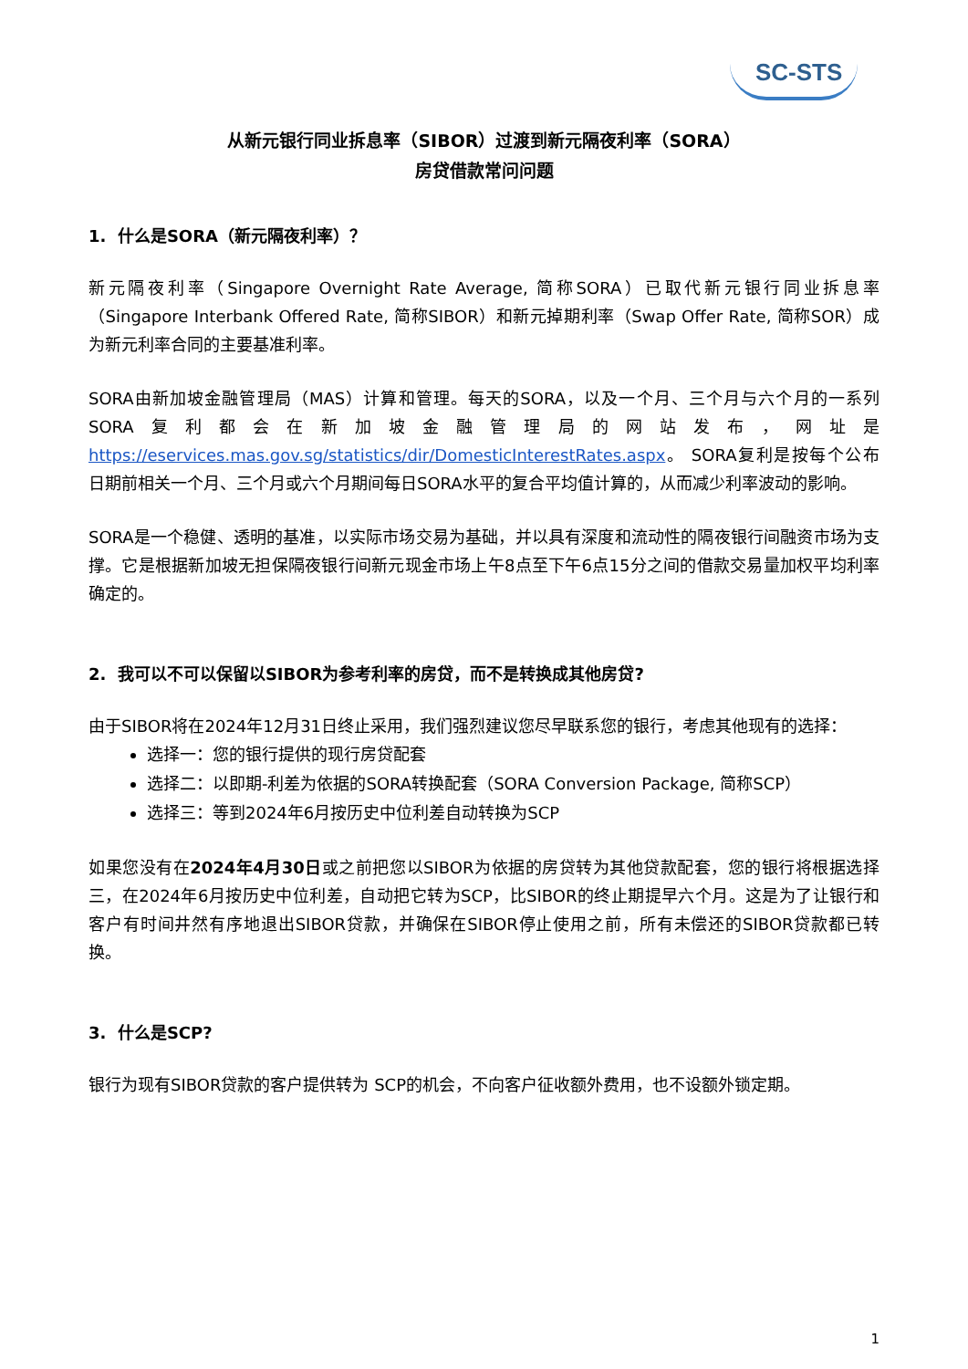SC-STS
从新元银行同业拆息率（SIBOR）过渡到新元隔夜利率（SORA）
房贷借款常问问题
1. 什么是SORA（新元隔夜利率）？
新元隔夜利率（Singapore Overnight Rate Average, 简称SORA）已取代新元银行同业拆息率（Singapore Interbank Offered Rate, 简称SIBOR）和新元掉期利率（Swap Offer Rate, 简称SOR）成为新元利率合同的主要基准利率。
SORA由新加坡金融管理局（MAS）计算和管理。每天的SORA，以及一个月、三个月与六个月的一系列SORA复利都会在新加坡金融管理局的网站发布，网址是 https://eservices.mas.gov.sg/statistics/dir/DomesticInterestRates.aspx。 SORA复利是按每个公布日期前相关一个月、三个月或六个月期间每日SORA水平的复合平均值计算的，从而减少利率波动的影响。
SORA是一个稳健、透明的基准，以实际市场交易为基础，并以具有深度和流动性的隔夜银行间融资市场为支撑。它是根据新加坡无担保隔夜银行间新元现金市场上午8点至下午6点15分之间的借款交易量加权平均利率确定的。
2. 我可以不可以保留以SIBOR为参考利率的房贷，而不是转换成其他房贷?
由于SIBOR将在2024年12月31日终止采用，我们强烈建议您尽早联系您的银行，考虑其他现有的选择：
选择一：您的银行提供的现行房贷配套
选择二：以即期-利差为依据的SORA转换配套（SORA Conversion Package, 简称SCP）
选择三：等到2024年6月按历史中位利差自动转换为SCP
如果您没有在2024年4月30日或之前把您以SIBOR为依据的房贷转为其他贷款配套，您的银行将根据选择三，在2024年6月按历史中位利差，自动把它转为SCP，比SIBOR的终止期提早六个月。这是为了让银行和客户有时间井然有序地退出SIBOR贷款，并确保在SIBOR停止使用之前，所有未偿还的SIBOR贷款都已转换。
3. 什么是SCP?
银行为现有SIBOR贷款的客户提供转为 SCP的机会，不向客户征收额外费用，也不设额外锁定期。
1